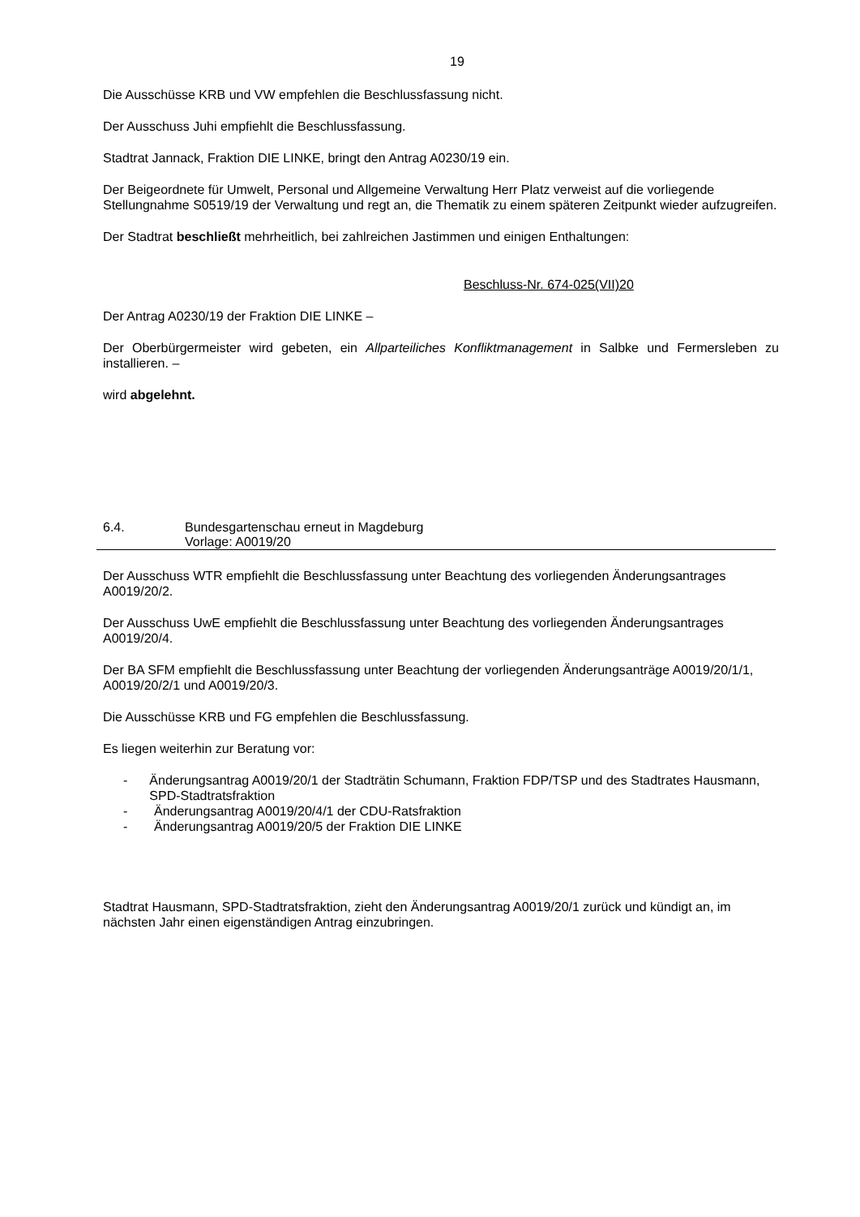19
Die Ausschüsse KRB und VW empfehlen die Beschlussfassung nicht.
Der Ausschuss Juhi empfiehlt die Beschlussfassung.
Stadtrat Jannack, Fraktion DIE LINKE, bringt den Antrag A0230/19 ein.
Der Beigeordnete für Umwelt, Personal und Allgemeine Verwaltung Herr Platz verweist auf die vorliegende Stellungnahme S0519/19 der Verwaltung und regt an, die Thematik zu einem späteren Zeitpunkt wieder aufzugreifen.
Der Stadtrat beschließt mehrheitlich, bei zahlreichen Jastimmen und einigen Enthaltungen:
Beschluss-Nr. 674-025(VII)20
Der Antrag A0230/19 der Fraktion DIE LINKE –
Der Oberbürgermeister wird gebeten, ein Allparteiliches Konfliktmanagement in Salbke und Fermersleben zu installieren. –
wird abgelehnt.
6.4. Bundesgartenschau erneut in Magdeburg
Vorlage: A0019/20
Der Ausschuss WTR empfiehlt die Beschlussfassung unter Beachtung des vorliegenden Änderungsantrages A0019/20/2.
Der Ausschuss UwE empfiehlt die Beschlussfassung unter Beachtung des vorliegenden Änderungsantrages A0019/20/4.
Der BA SFM empfiehlt die Beschlussfassung unter Beachtung der vorliegenden Änderungsanträge A0019/20/1/1, A0019/20/2/1 und A0019/20/3.
Die Ausschüsse KRB und FG empfehlen die Beschlussfassung.
Es liegen weiterhin zur Beratung vor:
- Änderungsantrag A0019/20/1 der Stadträtin Schumann, Fraktion FDP/TSP und des Stadtrates Hausmann, SPD-Stadtratsfraktion
- Änderungsantrag A0019/20/4/1 der CDU-Ratsfraktion
- Änderungsantrag A0019/20/5 der Fraktion DIE LINKE
Stadtrat Hausmann, SPD-Stadtratsfraktion, zieht den Änderungsantrag A0019/20/1 zurück und kündigt an, im nächsten Jahr einen eigenständigen Antrag einzubringen.